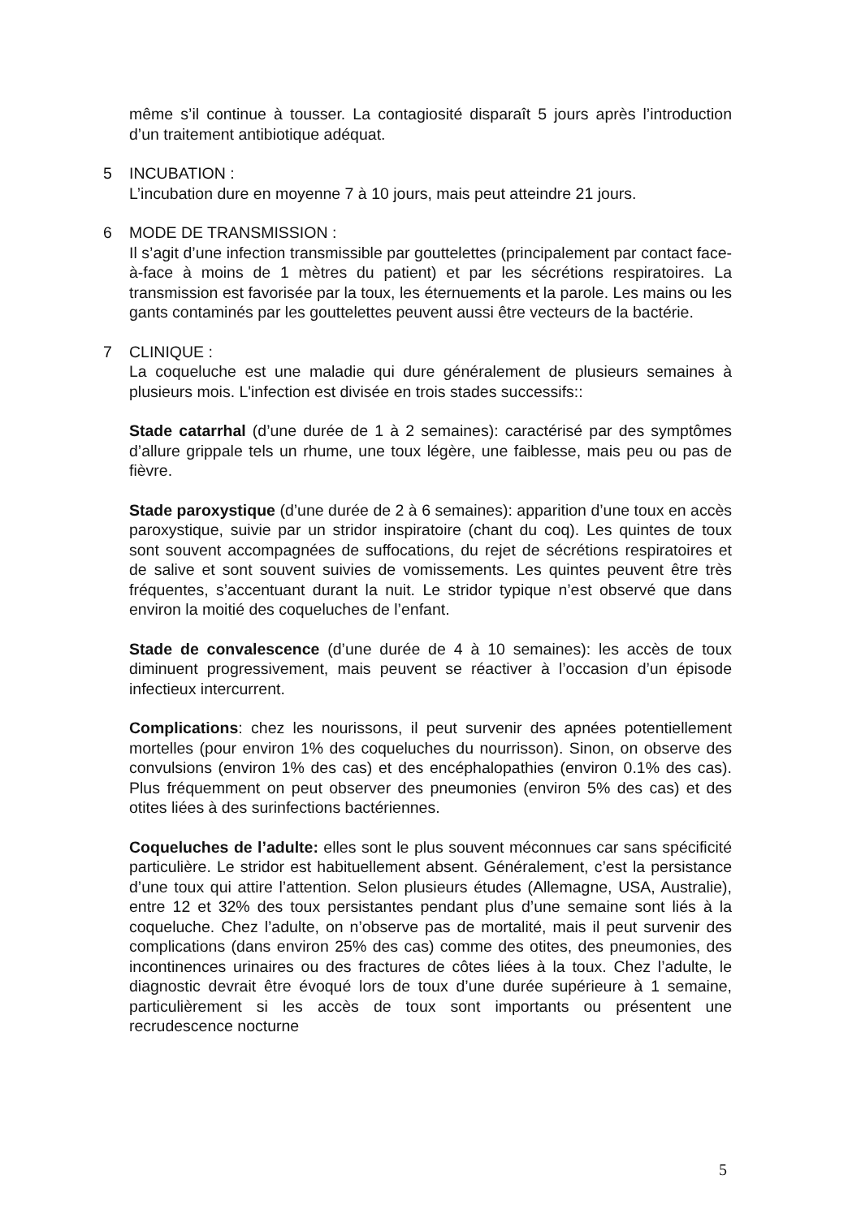même s’il continue à tousser. La contagiosité disparaît 5 jours après l’introduction d’un traitement antibiotique adéquat.
5 INCUBATION :
L’incubation dure en moyenne 7 à 10 jours, mais peut atteindre 21 jours.
6 MODE DE TRANSMISSION :
Il s’agit d’une infection transmissible par gouttelettes (principalement par contact face-à-face à moins de 1 mètres du patient) et par les sécrétions respiratoires. La transmission est favorisée par la toux, les éternuements et la parole. Les mains ou les gants contaminés par les gouttelettes peuvent aussi être vecteurs de la bactérie.
7 CLINIQUE :
La coqueluche est une maladie qui dure généralement de plusieurs semaines à plusieurs mois. L'infection est divisée en trois stades successifs::
Stade catarrhal (d’une durée de 1 à 2 semaines): caractérisé par des symptômes d’allure grippale tels un rhume, une toux légère, une faiblesse, mais peu ou pas de fièvre.
Stade paroxystique (d’une durée de 2 à 6 semaines): apparition d’une toux en accès paroxystique, suivie par un stridor inspiratoire (chant du coq). Les quintes de toux sont souvent accompagnées de suffocations, du rejet de sécrétions respiratoires et de salive et sont souvent suivies de vomissements. Les quintes peuvent être très fréquentes, s’accentuant durant la nuit. Le stridor typique n’est observé que dans environ la moitié des coqueluches de l’enfant.
Stade de convalescence (d’une durée de 4 à 10 semaines): les accès de toux diminuent progressivement, mais peuvent se réactiver à l’occasion d’un épisode infectieux intercurrent.
Complications: chez les nourissons, il peut survenir des apnées potentiellement mortelles (pour environ 1% des coqueluches du nourrisson). Sinon, on observe des convulsions (environ 1% des cas) et des encéphalopathies (environ 0.1% des cas). Plus fréquemment on peut observer des pneumonies (environ 5% des cas) et des otites liées à des surinfections bactériennes.
Coqueluches de l’adulte: elles sont le plus souvent méconnues car sans spécificité particulière. Le stridor est habituellement absent. Généralement, c’est la persistance d’une toux qui attire l’attention. Selon plusieurs études (Allemagne, USA, Australie), entre 12 et 32% des toux persistantes pendant plus d’une semaine sont liés à la coqueluche. Chez l’adulte, on n’observe pas de mortalité, mais il peut survenir des complications (dans environ 25% des cas) comme des otites, des pneumonies, des incontinences urinaires ou des fractures de côtes liées à la toux. Chez l’adulte, le diagnostic devrait être évoqué lors de toux d’une durée supérieure à 1 semaine, particulièrement si les accès de toux sont importants ou présentent une recrudescence nocturne
5